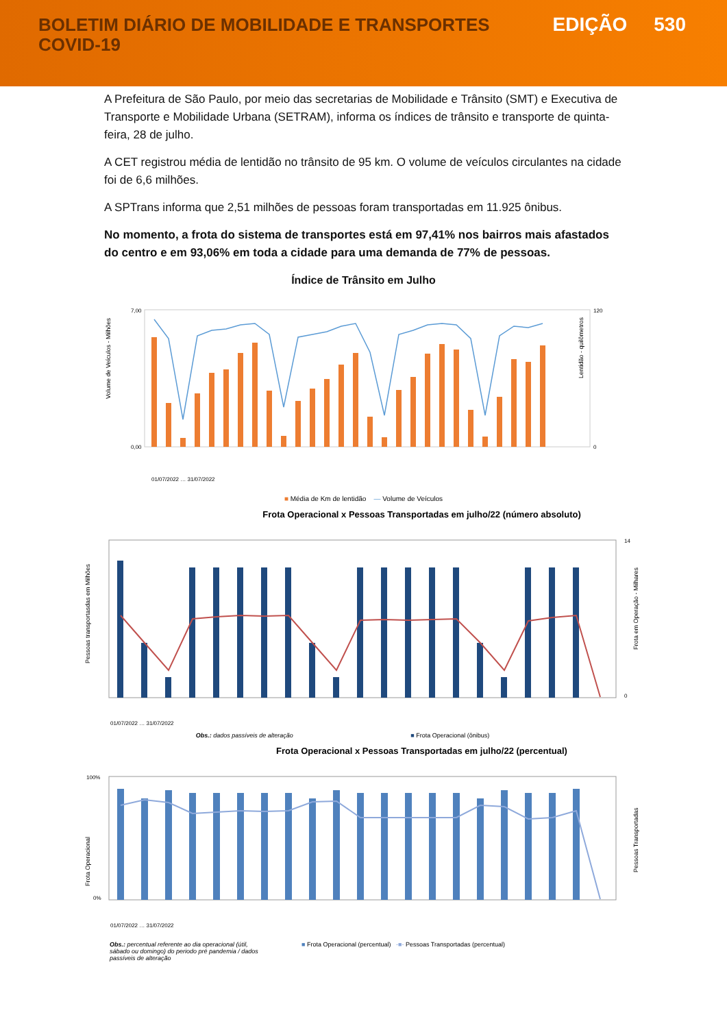BOLETIM DIÁRIO DE MOBILIDADE E TRANSPORTES
COVID-19
EDIÇÃO 530
A Prefeitura de São Paulo, por meio das secretarias de Mobilidade e Trânsito (SMT) e Executiva de Transporte e Mobilidade Urbana (SETRAM), informa os índices de trânsito e transporte de quinta-feira, 28 de julho.
A CET registrou média de lentidão no trânsito de 95 km. O volume de veículos circulantes na cidade foi de 6,6 milhões.
A SPTrans informa que 2,51 milhões de pessoas foram transportadas em 11.925 ônibus.
No momento, a frota do sistema de transportes está em 97,41% nos bairros mais afastados do centro e em 93,06% em toda a cidade para uma demanda de 77% de pessoas.
Índice de Trânsito em Julho
Volume de Veículos - Milhões
Lentidão - quilômetros
7,00
0,00
120
0
01/07/2022 … 31/07/2022
■ Média de Km de lentidão — Volume de Veículos
Frota Operacional x Pessoas Transportadas em julho/22 (número absoluto)
Pessoas transportasdas em Milhões
14
0
Frota em Operação - Milhares
01/07/2022 … 31/07/2022
Obs.: dados passíveis de alteração ■ Frota Operacional (ônibus)
Frota Operacional x Pessoas Transportadas em julho/22 (percentual)
Frota Operacional
100%
0%
Pessoas Transportadas
01/07/2022 … 31/07/2022
Obs.: percentual referente ao dia operacional (útil, sábado ou domingo) do periodo pré pandemia / dados passíveis de alteração ■ Frota Operacional (percentual) -■- Pessoas Transportadas (percentual)